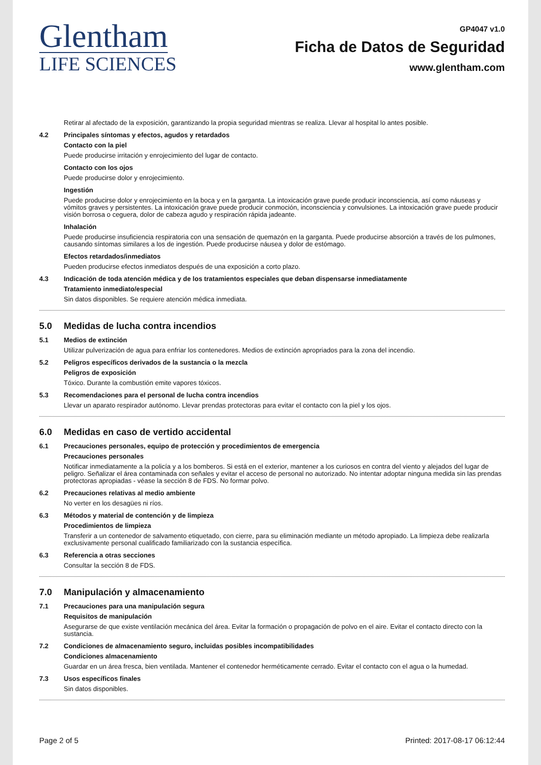Glentham
LIFE SCIENCES
GP4047 v1.0
Ficha de Datos de Seguridad
www.glentham.com
Retirar al afectado de la exposición, garantizando la propia seguridad mientras se realiza. Llevar al hospital lo antes posible.
4.2 Principales síntomas y efectos, agudos y retardados
Contacto con la piel
Puede producirse irritación y enrojecimiento del lugar de contacto.
Contacto con los ojos
Puede producirse dolor y enrojecimiento.
Ingestión
Puede producirse dolor y enrojecimiento en la boca y en la garganta. La intoxicación grave puede producir inconsciencia, así como náuseas y vómitos graves y persistentes. La intoxicación grave puede producir conmoción, inconsciencia y convulsiones. La intoxicación grave puede producir visión borrosa o ceguera, dolor de cabeza agudo y respiración rápida jadeante.
Inhalación
Puede producirse insuficiencia respiratoria con una sensación de quemazón en la garganta. Puede producirse absorción a través de los pulmones, causando síntomas similares a los de ingestión. Puede producirse náusea y dolor de estómago.
Efectos retardados/inmediatos
Pueden producirse efectos inmediatos después de una exposición a corto plazo.
4.3 Indicación de toda atención médica y de los tratamientos especiales que deban dispensarse inmediatamente
Tratamiento inmediato/especial
Sin datos disponibles. Se requiere atención médica inmediata.
5.0 Medidas de lucha contra incendios
5.1 Medios de extinción
Utilizar pulverización de agua para enfriar los contenedores. Medios de extinción apropriados para la zona del incendio.
5.2 Peligros específicos derivados de la sustancia o la mezcla
Peligros de exposición
Tóxico. Durante la combustión emite vapores tóxicos.
5.3 Recomendaciones para el personal de lucha contra incendios
Llevar un aparato respirador autónomo. Llevar prendas protectoras para evitar el contacto con la piel y los ojos.
6.0 Medidas en caso de vertido accidental
6.1 Precauciones personales, equipo de protección y procedimientos de emergencia
Precauciones personales
Notificar inmediatamente a la policía y a los bomberos. Si está en el exterior, mantener a los curiosos en contra del viento y alejados del lugar de peligro. Señalizar el área contaminada con señales y evitar el acceso de personal no autorizado. No intentar adoptar ninguna medida sin las prendas protectoras apropiadas - véase la sección 8 de FDS. No formar polvo.
6.2 Precauciones relativas al medio ambiente
No verter en los desagües ni ríos.
6.3 Métodos y material de contención y de limpieza
Procedimientos de limpieza
Transferir a un contenedor de salvamento etiquetado, con cierre, para su eliminación mediante un método apropiado. La limpieza debe realizarla exclusivamente personal cualificado familiarizado con la sustancia específica.
6.3 Referencia a otras secciones
Consultar la sección 8 de FDS.
7.0 Manipulación y almacenamiento
7.1 Precauciones para una manipulación segura
Requisitos de manipulación
Asegurarse de que existe ventilación mecánica del área. Evitar la formación o propagación de polvo en el aire. Evitar el contacto directo con la sustancia.
7.2 Condiciones de almacenamiento seguro, incluidas posibles incompatibilidades
Condiciones almacenamiento
Guardar en un área fresca, bien ventilada. Mantener el contenedor herméticamente cerrado. Evitar el contacto con el agua o la humedad.
7.3 Usos específicos finales
Sin datos disponibles.
Page 2 of 5 Printed: 2017-08-17 06:12:44